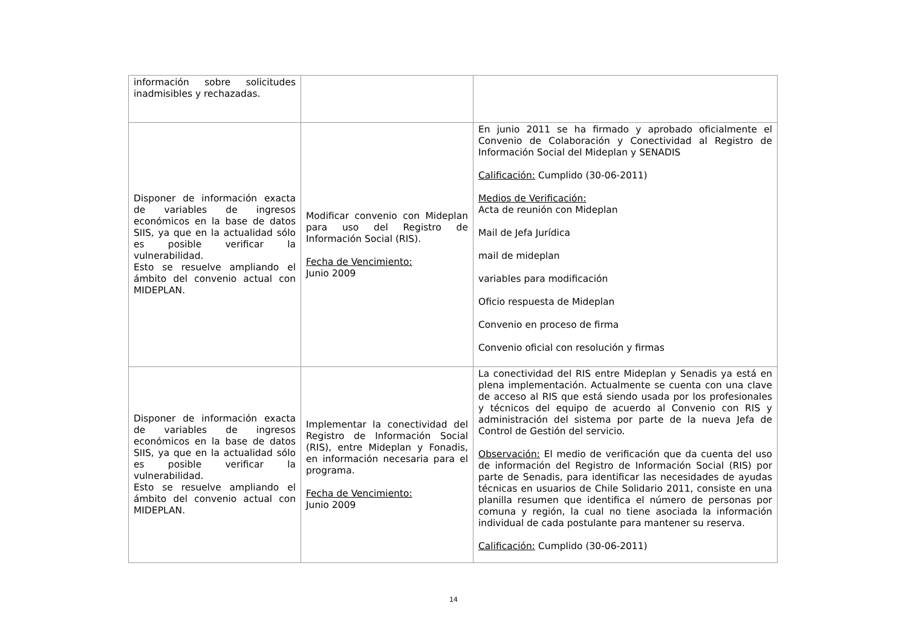| información sobre solicitudes inadmisibles y rechazadas. | | |
| Disponer de información exacta de variables de ingresos económicos en la base de datos SIIS, ya que en la actualidad sólo es posible verificar la vulnerabilidad. Esto se resuelve ampliando el ámbito del convenio actual con MIDEPLAN. | Modificar convenio con Mideplan para uso del Registro de Información Social (RIS). Fecha de Vencimiento: Junio 2009 | En junio 2011 se ha firmado y aprobado oficialmente el Convenio de Colaboración y Conectividad al Registro de Información Social del Mideplan y SENADIS Calificación: Cumplido (30-06-2011) Medios de Verificación: Acta de reunión con Mideplan Mail de Jefa Jurídica mail de mideplan variables para modificación Oficio respuesta de Mideplan Convenio en proceso de firma Convenio oficial con resolución y firmas |
| Disponer de información exacta de variables de ingresos económicos en la base de datos SIIS, ya que en la actualidad sólo es posible verificar la vulnerabilidad. Esto se resuelve ampliando el ámbito del convenio actual con MIDEPLAN. | Implementar la conectividad del Registro de Información Social (RIS), entre Mideplan y Fonadis, en información necesaria para el programa. Fecha de Vencimiento: Junio 2009 | La conectividad del RIS entre Mideplan y Senadis ya está en plena implementación. Actualmente se cuenta con una clave de acceso al RIS que está siendo usada por los profesionales y técnicos del equipo de acuerdo al Convenio con RIS y administración del sistema por parte de la nueva Jefa de Control de Gestión del servicio. Observación: El medio de verificación que da cuenta del uso de información del Registro de Información Social (RIS) por parte de Senadis, para identificar las necesidades de ayudas técnicas en usuarios de Chile Solidario 2011, consiste en una planilla resumen que identifica el número de personas por comuna y región, la cual no tiene asociada la información individual de cada postulante para mantener su reserva. Calificación: Cumplido (30-06-2011) |
14